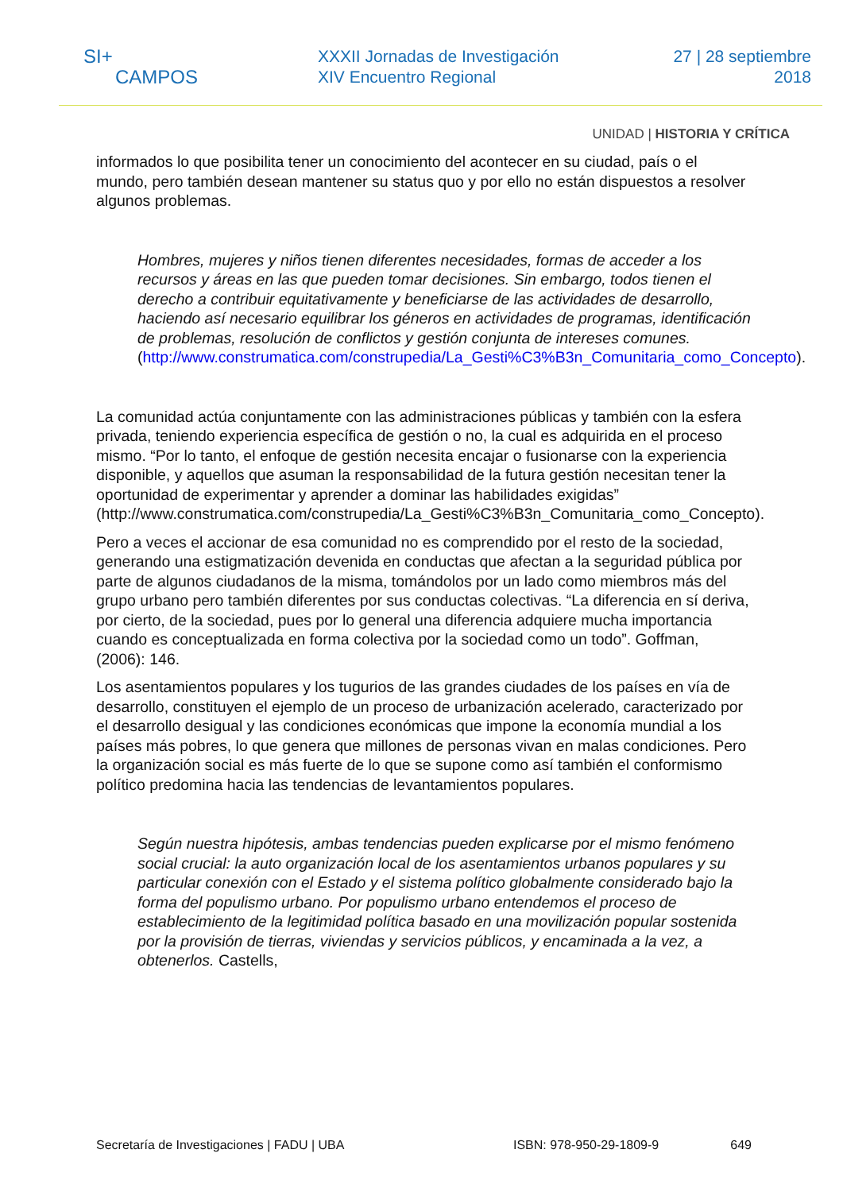SI+
CAMPOS
XXXII Jornadas de Investigación
XIV Encuentro Regional
27 | 28 septiembre
2018
UNIDAD | HISTORIA Y CRÍTICA
informados lo que posibilita tener un conocimiento del acontecer en su ciudad, país o el mundo, pero también desean mantener su status quo y por ello no están dispuestos a resolver algunos problemas.
Hombres, mujeres y niños tienen diferentes necesidades, formas de acceder a los recursos y áreas en las que pueden tomar decisiones. Sin embargo, todos tienen el derecho a contribuir equitativamente y beneficiarse de las actividades de desarrollo, haciendo así necesario equilibrar los géneros en actividades de programas, identificación de problemas, resolución de conflictos y gestión conjunta de intereses comunes.
(http://www.construmatica.com/construpedia/La_Gesti%C3%B3n_Comunitaria_como_Concepto).
La comunidad actúa conjuntamente con las administraciones públicas y también con la esfera privada, teniendo experiencia específica de gestión o no, la cual es adquirida en el proceso mismo. “Por lo tanto, el enfoque de gestión necesita encajar o fusionarse con la experiencia disponible, y aquellos que asuman la responsabilidad de la futura gestión necesitan tener la oportunidad de experimentar y aprender a dominar las habilidades exigidas” (http://www.construmatica.com/construpedia/La_Gesti%C3%B3n_Comunitaria_como_Concepto).
Pero a veces el accionar de esa comunidad no es comprendido por el resto de la sociedad, generando una estigmatización devenida en conductas que afectan a la seguridad pública por parte de algunos ciudadanos de la misma, tomándolos por un lado como miembros más del grupo urbano pero también diferentes por sus conductas colectivas. “La diferencia en sí deriva, por cierto, de la sociedad, pues por lo general una diferencia adquiere mucha importancia cuando es conceptualizada en forma colectiva por la sociedad como un todo”. Goffman, (2006): 146.
Los asentamientos populares y los tugurios de las grandes ciudades de los países en vía de desarrollo, constituyen el ejemplo de un proceso de urbanización acelerado, caracterizado por el desarrollo desigual y las condiciones económicas que impone la economía mundial a los países más pobres, lo que genera que millones de personas vivan en malas condiciones. Pero la organización social es más fuerte de lo que se supone como así también el conformismo político predomina hacia las tendencias de levantamientos populares.
Según nuestra hipótesis, ambas tendencias pueden explicarse por el mismo fenómeno social crucial: la auto organización local de los asentamientos urbanos populares y su particular conexión con el Estado y el sistema político globalmente considerado bajo la forma del populismo urbano. Por populismo urbano entendemos el proceso de establecimiento de la legitimidad política basado en una movilización popular sostenida por la provisión de tierras, viviendas y servicios públicos, y encaminada a la vez, a obtenerlos. Castells,
Secretaría de Investigaciones | FADU | UBA ISBN: 978-950-29-1809-9 649